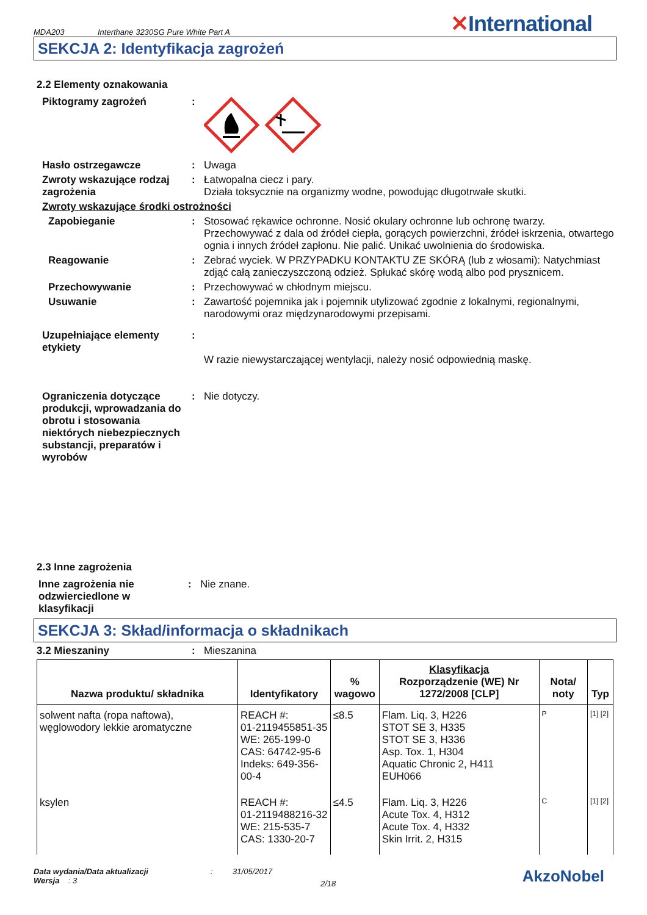MDA203 Interthane 3230SG Pure White Part A ✕International
SEKCJA 2: Identyfikacja zagrożeń
2.2 Elementy oznakowania
Piktogramy zagrożeń :
Hasło ostrzegawcze : Uwaga
Zwroty wskazujące rodzaj zagrożenia
: Łatwopalna ciecz i pary.
Działa toksycznie na organizmy wodne, powodując długotrwałe skutki.
Zwroty wskazujące środki ostrożności
Zapobieganie : Stosować rękawice ochronne. Nosić okulary ochronne lub ochronę twarzy. Przechowywać z dala od źródeł ciepła, gorących powierzchni, źródeł iskrzenia, otwartego ognia i innych źródeł zapłonu. Nie palić. Unikać uwolnienia do środowiska.
Reagowanie : Zebrać wyciek. W PRZYPADKU KONTAKTU ZE SKÓRĄ (lub z włosami): Natychmiast zdjąć całą zanieczyszczoną odzież. Spłukać skórę wodą albo pod prysznicem.
Przechowywanie : Przechowywać w chłodnym miejscu.
Usuwanie : Zawartość pojemnika jak i pojemnik utylizować zgodnie z lokalnymi, regionalnymi, narodowymi oraz międzynarodowymi przepisami.
Uzupełniające elementy etykiety
:
W razie niewystarczającej wentylacji, należy nosić odpowiednią maskę.
Ograniczenia dotyczące produkcji, wprowadzania do obrotu i stosowania niektórych niebezpiecznych substancji, preparatów i wyrobów
: Nie dotyczy.
2.3 Inne zagrożenia
Inne zagrożenia nie odzwierciedlone w klasyfikacji
: Nie znane.
SEKCJA 3: Skład/informacja o składnikach
3.2 Mieszaniny : Mieszanina
| Nazwa produktu/ składnika | Identyfikatory | % wagowo | Klasyfikacja Rozporządzenie (WE) Nr 1272/2008 [CLP] | Nota/ noty | Typ |
| --- | --- | --- | --- | --- | --- |
| solwent nafta (ropa naftowa), węglowodory lekkie aromatyczne | REACH #: 01-2119455851-35 WE: 265-199-0 CAS: 64742-95-6 Indeks: 649-356-00-4 | ≤8.5 | Flam. Liq. 3, H226 STOT SE 3, H335 STOT SE 3, H336 Asp. Tox. 1, H304 Aquatic Chronic 2, H411 EUH066 | P | [1] [2] |
| ksylen | REACH #: 01-2119488216-32 WE: 215-535-7 CAS: 1330-20-7 | ≤4.5 | Flam. Liq. 3, H226 Acute Tox. 4, H312 Acute Tox. 4, H332 Skin Irrit. 2, H315 | C | [1] [2] |
Data wydania/Data aktualizacji
Wersja : 3
: 31/05/2017
2/18
AkzoNobel